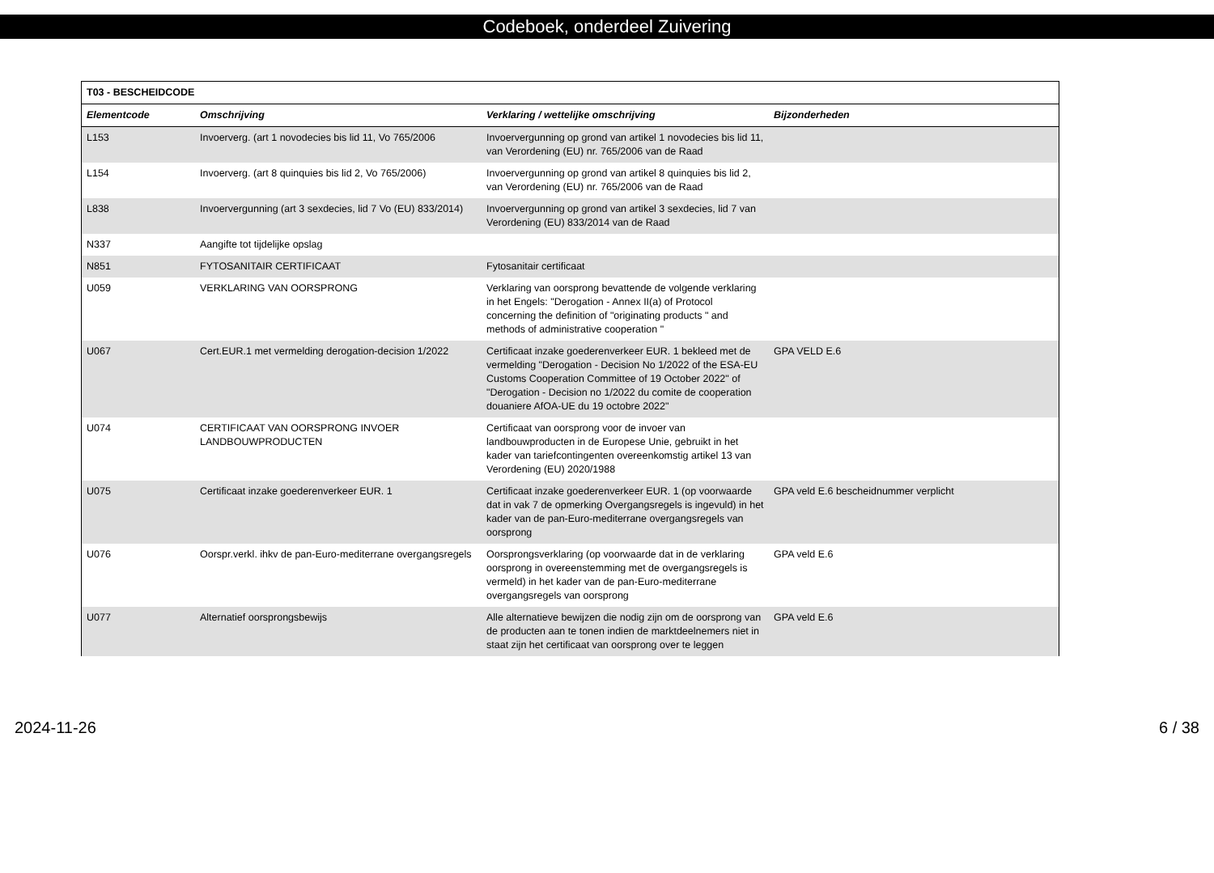Codeboek, onderdeel Zuivering
| T03 - BESCHEIDCODE | | | |
| --- | --- | --- | --- |
| Elementcode | Omschrijving | Verklaring / wettelijke omschrijving | Bijzonderheden |
| L153 | Invoerverg. (art 1 novodecies bis lid 11, Vo 765/2006 | Invoervergunning op grond van artikel 1 novodecies bis lid 11, van Verordening (EU) nr. 765/2006 van de Raad | |
| L154 | Invoerverg. (art 8 quinquies bis lid 2, Vo 765/2006) | Invoervergunning op grond van artikel 8 quinquies bis lid 2, van Verordening (EU) nr. 765/2006 van de Raad | |
| L838 | Invoervergunning (art 3 sexdecies, lid 7 Vo (EU) 833/2014) | Invoervergunning op grond van artikel 3 sexdecies, lid 7 van Verordening (EU) 833/2014 van de Raad | |
| N337 | Aangifte tot tijdelijke opslag | | |
| N851 | FYTOSANITAIR CERTIFICAAT | Fytosanitair certificaat | |
| U059 | VERKLARING VAN OORSPRONG | Verklaring van oorsprong bevattende de volgende verklaring in het Engels: "Derogation - Annex II(a) of Protocol concerning the definition of "originating products " and methods of administrative cooperation " | |
| U067 | Cert.EUR.1 met vermelding derogation-decision 1/2022 | Certificaat inzake goederenverkeer EUR. 1 bekleed met de vermelding "Derogation - Decision No 1/2022 of the ESA-EU Customs Cooperation Committee of 19 October 2022" of "Derogation - Decision no 1/2022 du comite de cooperation douaniere AfOA-UE du 19 octobre 2022" | GPA VELD E.6 |
| U074 | CERTIFICAAT VAN OORSPRONG INVOER LANDBOUWPRODUCTEN | Certificaat van oorsprong voor de invoer van landbouwproducten in de Europese Unie, gebruikt in het kader van tariefcontingenten overeenkomstig artikel 13 van Verordening (EU) 2020/1988 | |
| U075 | Certificaat inzake goederenverkeer EUR. 1 | Certificaat inzake goederenverkeer EUR. 1 (op voorwaarde dat in vak 7 de opmerking Overgangsregels is ingevuld) in het kader van de pan-Euro-mediterrane overgangsregels van oorsprong | GPA veld E.6 bescheidnummer verplicht |
| U076 | Oorspr.verkl. ihkv de pan-Euro-mediterrane overgangsregels | Oorsprongsverklaring (op voorwaarde dat in de verklaring oorsprong in overeenstemming met de overgangsregels is vermeld) in het kader van de pan-Euro-mediterrane overgangsregels van oorsprong | GPA veld E.6 |
| U077 | Alternatief oorsprongsbewijs | Alle alternatieve bewijzen die nodig zijn om de oorsprong van de producten aan te tonen indien de marktdeelnemers niet in staat zijn het certificaat van oorsprong over te leggen | GPA veld E.6 |
2024-11-26 6 / 38